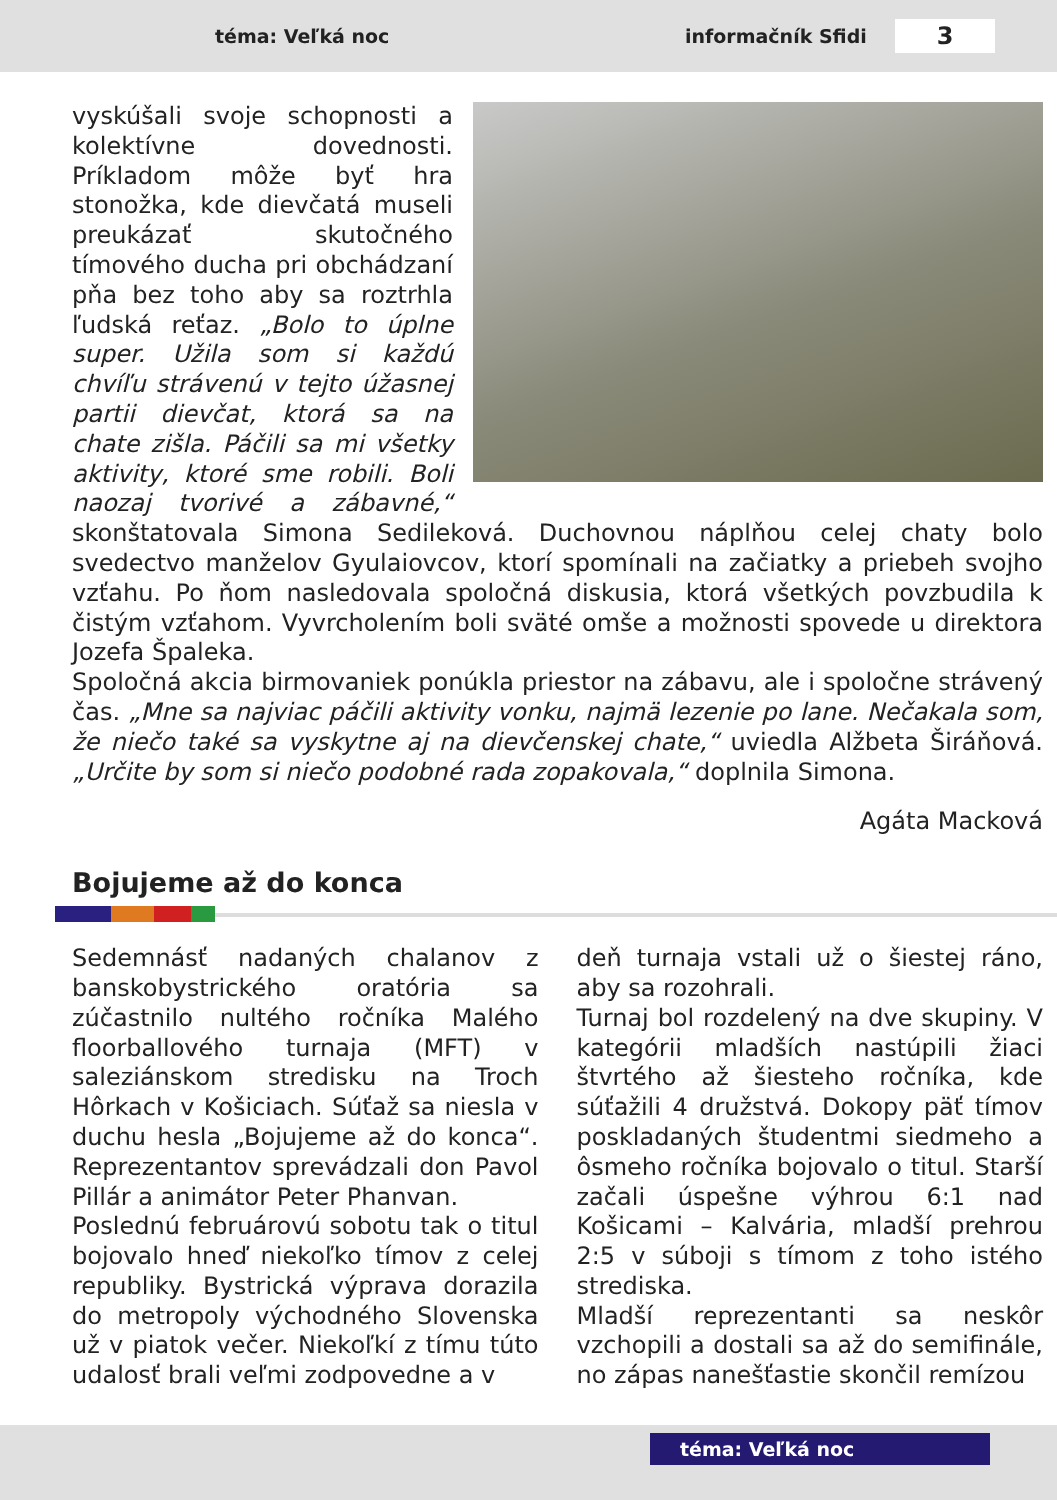téma: Veľká noc informačník Sfidi
3
vyskúšali svoje schopnosti a kolektívne dovednosti. Príkladom môže byť hra stonožka, kde dievčatá museli preukázať skuto­čného tímového ducha pri obchádzaní pňa bez toho aby sa roztrhla ľudská reťaz. „Bolo to úplne super. Užila som si každú chvíľu strávenú v tejto úžasnej partii dievčat, ktorá sa na chate zišla. Páčili sa mi všetky aktivity, ktoré sme robili. Boli naozaj tvorivé a zábavné,“ skonštatovala Simona Sedileková. Duchovnou náplňou celej chaty bolo svedectvo manželov Gyulaiovcov, ktorí spomínali na začiatky a priebeh svojho vzťahu. Po ňom nasledovala spoločná diskusia, ktorá všetkých povzbudila k čistým vzťahom. Vyvr­cholením boli sväté omše a možnosti spovede u direktora Jozefa Špaleka.
Spoločná akcia birmovaniek ponúkla priestor na zábavu, ale i spoločne strávený čas. „Mne sa najviac páčili aktivity vonku, najmä lezenie po lane. Nečakala som, že niečo také sa vyskytne aj na dievčenskej chate,“ uviedla Alžbeta Širáňová. „Určite by som si niečo podobné rada zopakovala,“ doplnila Simona.
Agáta Macková
Bojujeme až do konca
Sedemnásť nadaných chalanov z banskobystrického oratória sa zúčastnilo nultého ročníka Malého floorballového turnaja (MFT) v saleziánskom stredisku na Troch Hôrkach v Košiciach. Súťaž sa niesla v duchu hesla „Bojujeme až do konca“. Reprezentantov sprevádzali don Pavol Pillár a animátor Peter Phanvan.
Poslednú februárovú sobotu tak o titul bojovalo hneď niekoľko tímov z celej republiky. Bystrická výprava dorazila do metropoly východného Slovenska už v piatok večer. Niekoľkí z tímu túto udalosť brali veľmi zodpovedne a v
deň turnaja vstali už o šiestej ráno, aby sa rozohrali.
Turnaj bol rozdelený na dve skupiny. V kategórii mladších nastúpili žiaci štvrtého až šiesteho ročníka, kde súťažili 4 družstvá. Dokopy päť tímov poskladaných študentmi siedmeho a ôsmeho ročníka bojovalo o titul. Starší začali úspešne výhrou 6:1 nad Košicami – Kalvária, mladší prehrou 2:5 v súboji s tímom z toho istého strediska.
Mladší reprezentanti sa neskôr vzchopili a dostali sa až do semifinále, no zápas nanešťastie skončil remízou
téma: Veľká noc